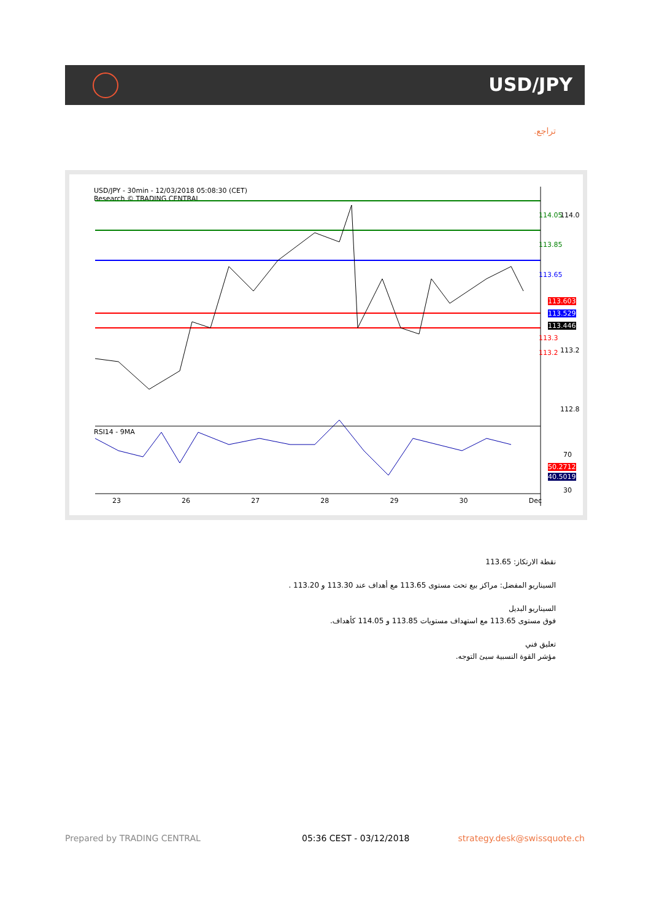USD/JPY
تراجع.
USD/JPY - 30min - 12/03/2018 05:08:30 (CET)
Research © TRADING CENTRAL
114.05
113.85
113.65
114.0
113.603
113.529
113.446
113.3
113.2 113.2
112.8
RSI14 - 9MA
70
50.2712
40.5019
30
23 26 27 28 29 30 Dec
نقطة الارتكاز: 113.65
السيناريو المفضل: مراكز بيع تحت مستوى 113.65 مع أهداف عند 113.30 و 113.20 .
السيناريو البديل
فوق مستوى 113.65 مع استهداف مستويات 113.85 و 114.05 كأهداف.
تعليق فني
مؤشر القوة النسبية سيئ التوجه.
Prepared by TRADING CENTRAL 05:36 CEST - 03/12/2018 strategy.desk@swissquote.ch